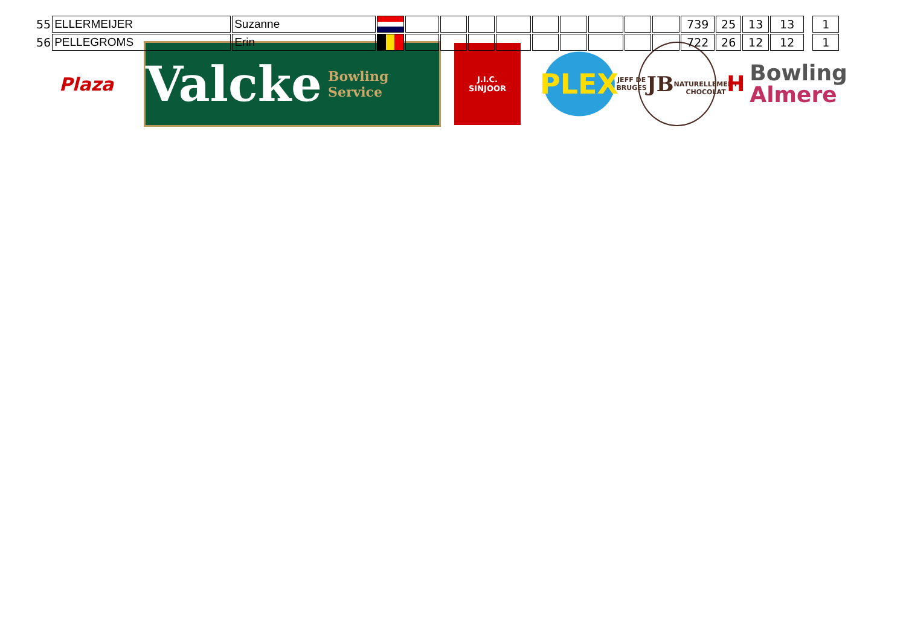| 55 | ELLERMEIJER | Suzanne | | | | | | | | | | | 739 | 25 | 13 | 13 | | 1 |
| 56 | PELLEGROMS | Erin | | | | | | | | | | | 722 | 26 | 12 | 12 | | 1 |
Plaza
Valcke Bowling Service
J.I.C.
SINJOOR
PLEX
JEFF DE BRUGES
JB
NATURELLEMENT CHOCOLAT
H Bowling
Almere